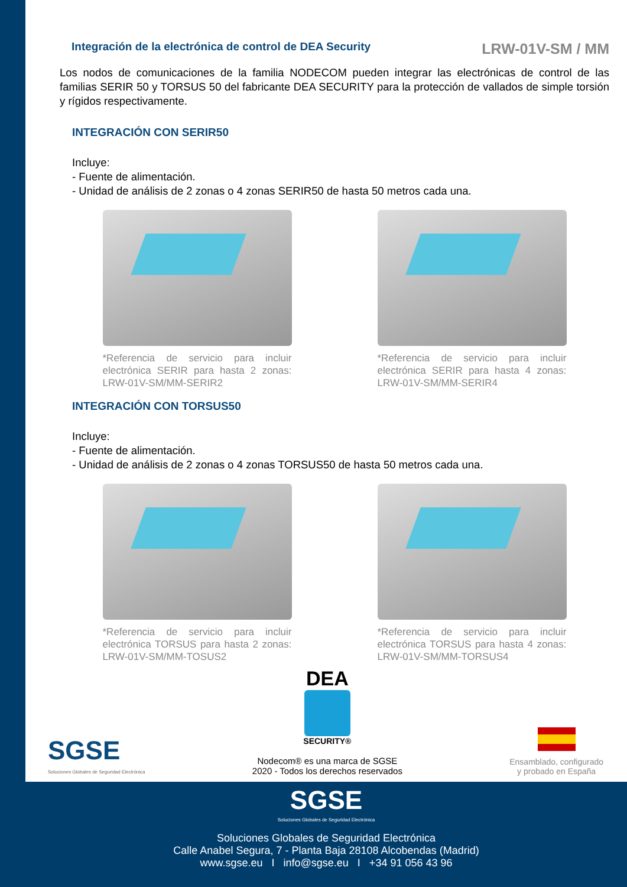Integración de la electrónica de control de DEA Security
LRW-01V-SM / MM
Los nodos de comunicaciones de la familia NODECOM pueden integrar las electrónicas de control de las familias SERIR 50 y TORSUS 50 del fabricante DEA SECURITY para la protección de vallados de simple torsión y rígidos respectivamente.
INTEGRACIÓN CON SERIR50
Incluye:
- Fuente de alimentación.
- Unidad de análisis de 2 zonas o 4 zonas SERIR50 de hasta 50 metros cada una.
*Referencia de servicio para incluir electrónica SERIR para hasta 2 zonas: LRW-01V-SM/MM-SERIR2
*Referencia de servicio para incluir electrónica SERIR para hasta 4 zonas: LRW-01V-SM/MM-SERIR4
INTEGRACIÓN CON TORSUS50
Incluye:
- Fuente de alimentación.
- Unidad de análisis de 2 zonas o 4 zonas TORSUS50 de hasta 50 metros cada una.
*Referencia de servicio para incluir electrónica TORSUS para hasta 2 zonas: LRW-01V-SM/MM-TOSUS2
*Referencia de servicio para incluir electrónica TORSUS para hasta 4 zonas: LRW-01V-SM/MM-TORSUS4
SGSE
Soluciones Globales de Seguridad Electrónica
DEA
SECURITY®
Nodecom® es una marca de SGSE
2020 - Todos los derechos reservados
Ensamblado, configurado
y probado en España
SGSE
Soluciones Globales de Seguridad Electrónica
Soluciones Globales de Seguridad Electrónica
Calle Anabel Segura, 7 - Planta Baja 28108 Alcobendas (Madrid)
www.sgse.eu I info@sgse.eu I +34 91 056 43 96